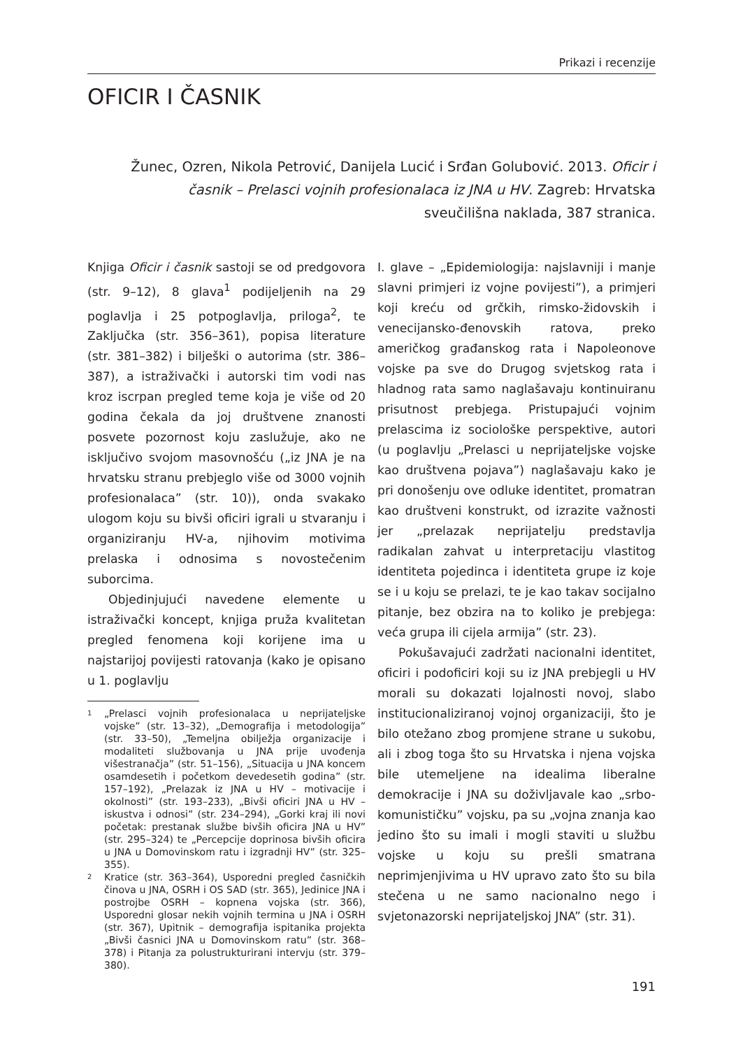Prikazi i recenzije
OFICIR I ČASNIK
Žunec, Ozren, Nikola Petrović, Danijela Lucić i Srđan Golubović. 2013. Oficir i časnik – Prelasci vojnih profesionalaca iz JNA u HV. Zagreb: Hrvatska sveučilišna naklada, 387 stranica.
Knjiga Oficir i časnik sastoji se od predgovora (str. 9–12), 8 glava<sup>1</sup> podijeljenih na 29 poglavlja i 25 potpoglavlja, priloga<sup>2</sup>, te Zaključka (str. 356–361), popisa literature (str. 381–382) i bilješki o autorima (str. 386–387), a istraživački i autorski tim vodi nas kroz iscrpan pregled teme koja je više od 20 godina čekala da joj društvene znanosti posvete pozornost koju zaslužuje, ako ne isključivo svojom masovnošću („iz JNA je na hrvatsku stranu prebjeglo više od 3000 vojnih profesionalaca” (str. 10)), onda svakako ulogom koju su bivši oficiri igrali u stvaranju i organiziranju HV-a, njihovim motivima prelaska i odnosima s novostečenim suborcima.
Objedinjujući navedene elemente u istraživački koncept, knjiga pruža kvalitetan pregled fenomena koji korijene ima u najstarijoj povijesti ratovanja (kako je opisano u 1. poglavlju
1 „Prelasci vojnih profesionalaca u neprijateljske vojske” (str. 13–32), „Demografija i metodologija” (str. 33–50), „Temeljna obilježja organizacije i modaliteti službovanja u JNA prije uvođenja višestranačja” (str. 51–156), „Situacija u JNA koncem osamdesetih i početkom devedesetih godina” (str. 157–192), „Prelazak iz JNA u HV – motivacije i okolnosti” (str. 193–233), „Bivši oficiri JNA u HV – iskustva i odnosi” (str. 234–294), „Gorki kraj ili novi početak: prestanak službe bivših oficira JNA u HV” (str. 295–324) te „Percepcije doprinosa bivših oficira u JNA u Domovinskom ratu i izgradnji HV” (str. 325–355).
2 Kratice (str. 363–364), Usporedni pregled časničkih činova u JNA, OSRH i OS SAD (str. 365), Jedinice JNA i postrojbe OSRH – kopnena vojska (str. 366), Usporedni glosar nekih vojnih termina u JNA i OSRH (str. 367), Upitnik – demografija ispitanika projekta „Bivši časnici JNA u Domovinskom ratu” (str. 368–378) i Pitanja za polustrukturirani intervju (str. 379–380).
I. glave – „Epidemiologija: najslavniji i manje slavni primjeri iz vojne povijesti”), a primjeri koji kreću od grčkih, rimsko-židovskih i venecijansko-đenovskih ratova, preko američkog građanskog rata i Napoleonove vojske pa sve do Drugog svjetskog rata i hladnog rata samo naglašavaju kontinuiranu prisutnost prebjega. Pristupajući vojnim prelascima iz sociološke perspektive, autori (u poglavlju „Prelasci u neprijateljske vojske kao društvena pojava”) naglašavaju kako je pri donošenju ove odluke identitet, promatran kao društveni konstrukt, od izrazite važnosti jer „prelazak neprijatelju predstavlja radikalan zahvat u interpretaciju vlastitog identiteta pojedinca i identiteta grupe iz koje se i u koju se prelazi, te je kao takav socijalno pitanje, bez obzira na to koliko je prebjega: veća grupa ili cijela armija” (str. 23).
Pokušavajući zadržati nacionalni identitet, oficiri i podoficiri koji su iz JNA prebjegli u HV morali su dokazati lojalnosti novoj, slabo institucionaliziranoj vojnoj organizaciji, što je bilo otežano zbog promjene strane u sukobu, ali i zbog toga što su Hrvatska i njena vojska bile utemeljene na idealima liberalne demokracije i JNA su doživljavale kao „srbo-komunističku” vojsku, pa su „vojna znanja kao jedino što su imali i mogli staviti u službu vojske u koju su prešli smatrana neprimjenjivima u HV upravo zato što su bila stečena u ne samo nacionalno nego i svjetonazorski neprijateljskoj JNA” (str. 31).
191